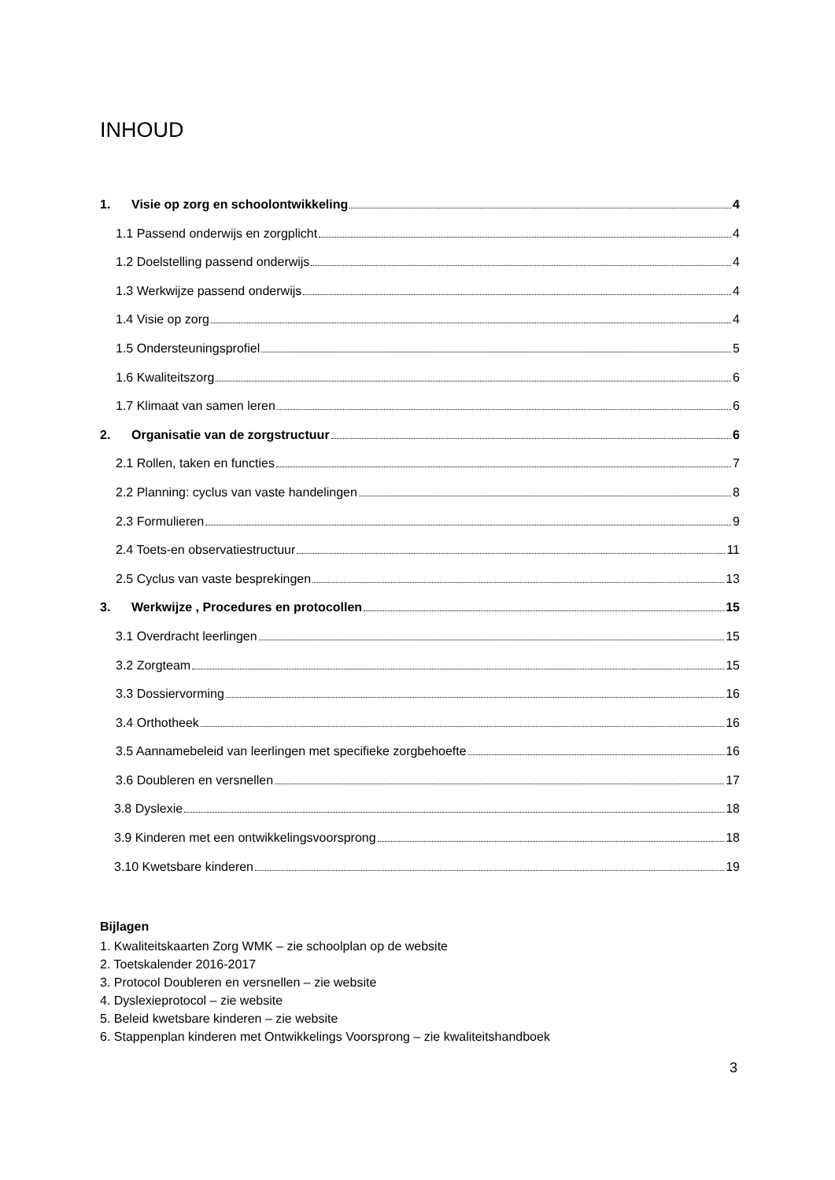INHOUD
1. Visie op zorg en schoolontwikkeling 4
1.1 Passend onderwijs en zorgplicht 4
1.2 Doelstelling passend onderwijs 4
1.3 Werkwijze passend onderwijs 4
1.4 Visie op zorg 4
1.5 Ondersteuningsprofiel 5
1.6 Kwaliteitszorg 6
1.7 Klimaat van samen leren 6
2. Organisatie van de zorgstructuur 6
2.1 Rollen, taken en functies 7
2.2 Planning: cyclus van vaste handelingen 8
2.3 Formulieren 9
2.4 Toets-en observatiestructuur 11
2.5 Cyclus van vaste besprekingen 13
3. Werkwijze , Procedures en protocollen 15
3.1 Overdracht leerlingen 15
3.2 Zorgteam 15
3.3 Dossiervorming 16
3.4 Orthotheek 16
3.5 Aannamebeleid van leerlingen met specifieke zorgbehoefte 16
3.6 Doubleren en versnellen 17
3.8 Dyslexie 18
3.9 Kinderen met een ontwikkelingsvoorsprong 18
3.10 Kwetsbare kinderen 19
Bijlagen
1. Kwaliteitskaarten Zorg WMK – zie schoolplan op de website
2. Toetskalender 2016-2017
3. Protocol Doubleren en versnellen – zie website
4. Dyslexieprotocol – zie website
5. Beleid kwetsbare kinderen – zie website
6. Stappenplan kinderen met Ontwikkelings Voorsprong – zie kwaliteitshandboek
3